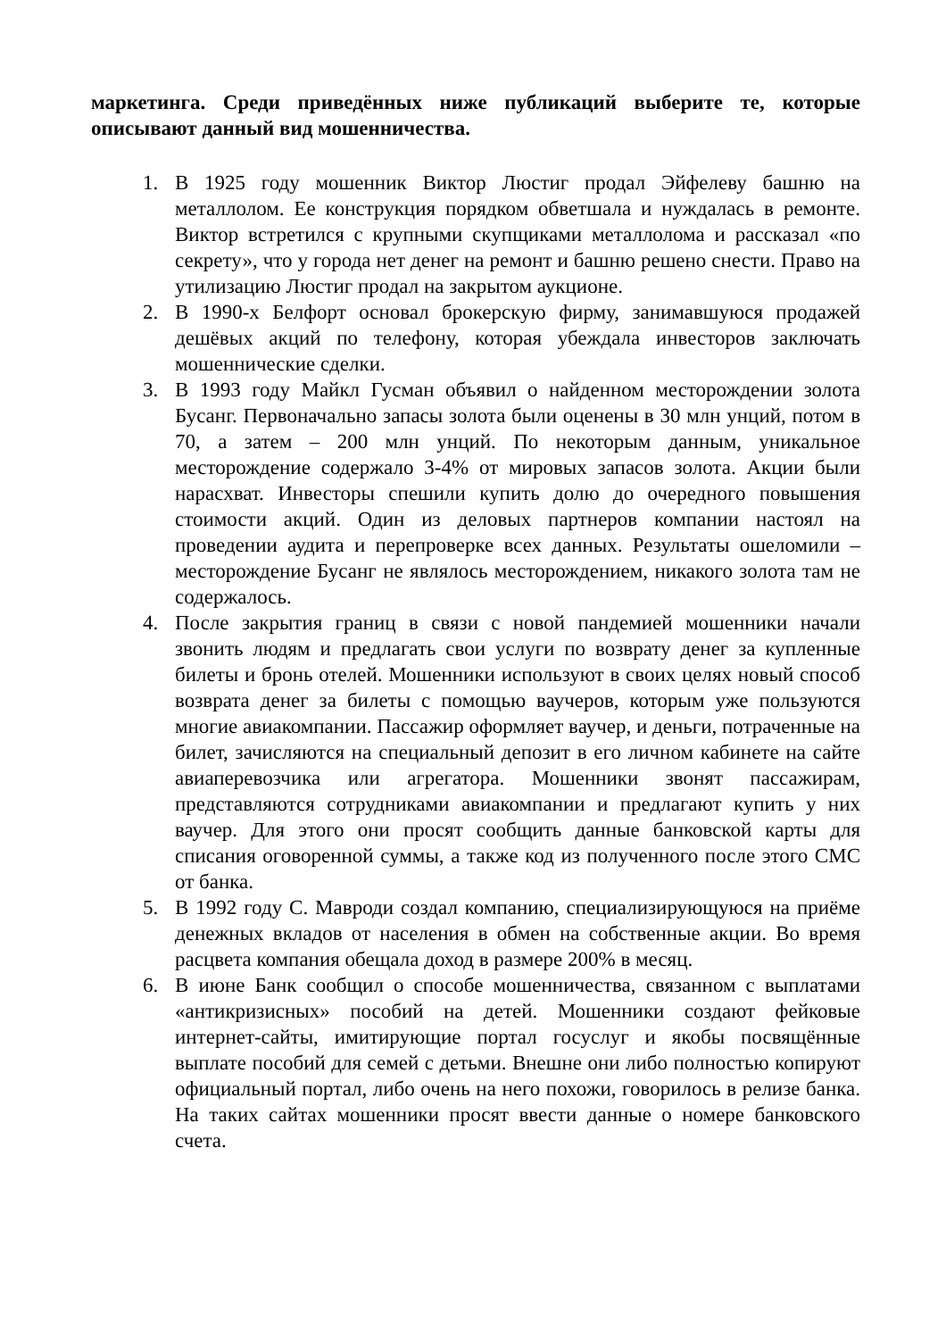маркетинга. Среди приведённых ниже публикаций выберите те, которые описывают данный вид мошенничества.
1. В 1925 году мошенник Виктор Люстиг продал Эйфелеву башню на металлолом. Ее конструкция порядком обветшала и нуждалась в ремонте. Виктор встретился с крупными скупщиками металлолома и рассказал «по секрету», что у города нет денег на ремонт и башню решено снести. Право на утилизацию Люстиг продал на закрытом аукционе.
2. В 1990-х Белфорт основал брокерскую фирму, занимавшуюся продажей дешёвых акций по телефону, которая убеждала инвесторов заключать мошеннические сделки.
3. В 1993 году Майкл Гусман объявил о найденном месторождении золота Бусанг. Первоначально запасы золота были оценены в 30 млн унций, потом в 70, а затем – 200 млн унций. По некоторым данным, уникальное месторождение содержало 3-4% от мировых запасов золота. Акции были нарасхват. Инвесторы спешили купить долю до очередного повышения стоимости акций. Один из деловых партнеров компании настоял на проведении аудита и перепроверке всех данных. Результаты ошеломили – месторождение Бусанг не являлось месторождением, никакого золота там не содержалось.
4. После закрытия границ в связи с новой пандемией мошенники начали звонить людям и предлагать свои услуги по возврату денег за купленные билеты и бронь отелей. Мошенники используют в своих целях новый способ возврата денег за билеты с помощью ваучеров, которым уже пользуются многие авиакомпании. Пассажир оформляет ваучер, и деньги, потраченные на билет, зачисляются на специальный депозит в его личном кабинете на сайте авиаперевозчика или агрегатора. Мошенники звонят пассажирам, представляются сотрудниками авиакомпании и предлагают купить у них ваучер. Для этого они просят сообщить данные банковской карты для списания оговоренной суммы, а также код из полученного после этого СМС от банка.
5. В 1992 году С. Мавроди создал компанию, специализирующуюся на приёме денежных вкладов от населения в обмен на собственные акции. Во время расцвета компания обещала доход в размере 200% в месяц.
6. В июне Банк сообщил о способе мошенничества, связанном с выплатами «антикризисных» пособий на детей. Мошенники создают фейковые интернет-сайты, имитирующие портал госуслуг и якобы посвящённые выплате пособий для семей с детьми. Внешне они либо полностью копируют официальный портал, либо очень на него похожи, говорилось в релизе банка. На таких сайтах мошенники просят ввести данные о номере банковского счета.